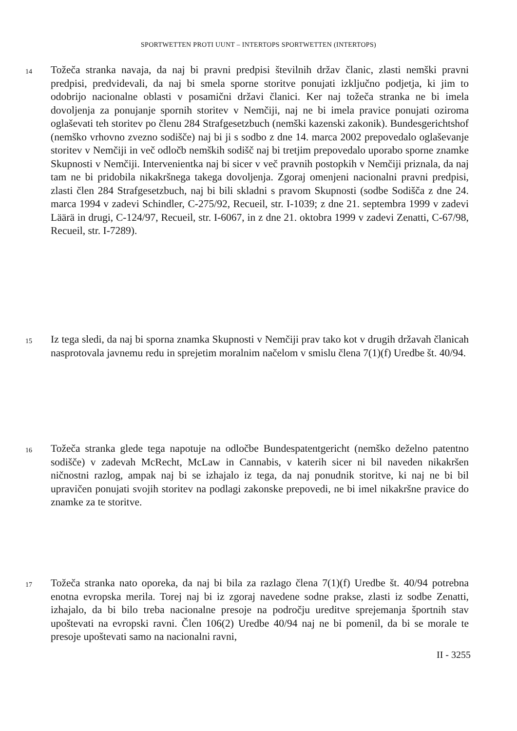SPORTWETTEN PROTI UUNT – INTERTOPS SPORTWETTEN (INTERTOPS)
14
Tožeča stranka navaja, da naj bi pravni predpisi številnih držav članic, zlasti nemški pravni predpisi, predvidevali, da naj bi smela sporne storitve ponujati izključno podjetja, ki jim to odobrijo nacionalne oblasti v posamični državi članici. Ker naj tožeča stranka ne bi imela dovoljenja za ponujanje spornih storitev v Nemčiji, naj ne bi imela pravice ponujati oziroma oglaševati teh storitev po členu 284 Strafgesetzbuch (nemški kazenski zakonik). Bundesgerichtshof (nemško vrhovno zvezno sodišče) naj bi ji s sodbo z dne 14. marca 2002 prepovedalo oglaševanje storitev v Nemčiji in več odločb nemških sodišč naj bi tretjim prepovedalo uporabo sporne znamke Skupnosti v Nemčiji. Intervenientka naj bi sicer v več pravnih postopkih v Nemčiji priznala, da naj tam ne bi pridobila nikakršnega takega dovoljenja. Zgoraj omenjeni nacionalni pravni predpisi, zlasti člen 284 Strafgesetzbuch, naj bi bili skladni s pravom Skupnosti (sodbe Sodišča z dne 24. marca 1994 v zadevi Schindler, C-275/92, Recueil, str. I-1039; z dne 21. septembra 1999 v zadevi Läärä in drugi, C-124/97, Recueil, str. I-6067, in z dne 21. oktobra 1999 v zadevi Zenatti, C-67/98, Recueil, str. I-7289).
15
Iz tega sledi, da naj bi sporna znamka Skupnosti v Nemčiji prav tako kot v drugih državah članicah nasprotovala javnemu redu in sprejetim moralnim načelom v smislu člena 7(1)(f) Uredbe št. 40/94.
16
Tožeča stranka glede tega napotuje na odločbe Bundespatentgericht (nemško deželno patentno sodišče) v zadevah McRecht, McLaw in Cannabis, v katerih sicer ni bil naveden nikakršen ničnostni razlog, ampak naj bi se izhajalo iz tega, da naj ponudnik storitve, ki naj ne bi bil upravičen ponujati svojih storitev na podlagi zakonske prepovedi, ne bi imel nikakršne pravice do znamke za te storitve.
17
Tožeča stranka nato oporeka, da naj bi bila za razlago člena 7(1)(f) Uredbe št. 40/94 potrebna enotna evropska merila. Torej naj bi iz zgoraj navedene sodne prakse, zlasti iz sodbe Zenatti, izhajalo, da bi bilo treba nacionalne presoje na področju ureditve sprejemanja športnih stav upoštevati na evropski ravni. Člen 106(2) Uredbe 40/94 naj ne bi pomenil, da bi se morale te presoje upoštevati samo na nacionalni ravni,
II - 3255